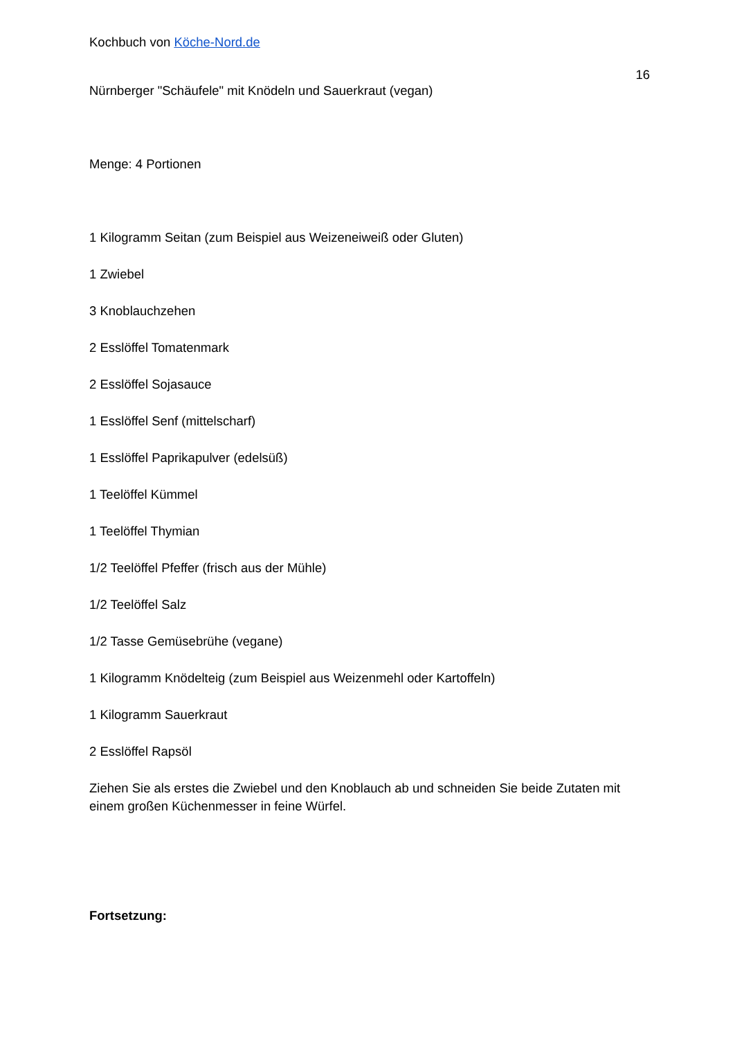Kochbuch von Köche-Nord.de
16
Nürnberger "Schäufele" mit Knödeln und Sauerkraut (vegan)
Menge: 4 Portionen
1 Kilogramm Seitan (zum Beispiel aus Weizeneiweiß oder Gluten)
1 Zwiebel
3 Knoblauchzehen
2 Esslöffel Tomatenmark
2 Esslöffel Sojasauce
1 Esslöffel Senf (mittelscharf)
1 Esslöffel Paprikapulver (edelsüß)
1 Teelöffel Kümmel
1 Teelöffel Thymian
1/2 Teelöffel Pfeffer (frisch aus der Mühle)
1/2 Teelöffel Salz
1/2 Tasse Gemüsebrühe (vegane)
1 Kilogramm Knödelteig (zum Beispiel aus Weizenmehl oder Kartoffeln)
1 Kilogramm Sauerkraut
2 Esslöffel Rapsöl
Ziehen Sie als erstes die Zwiebel und den Knoblauch ab und schneiden Sie beide Zutaten mit einem großen Küchenmesser in feine Würfel.
Fortsetzung: